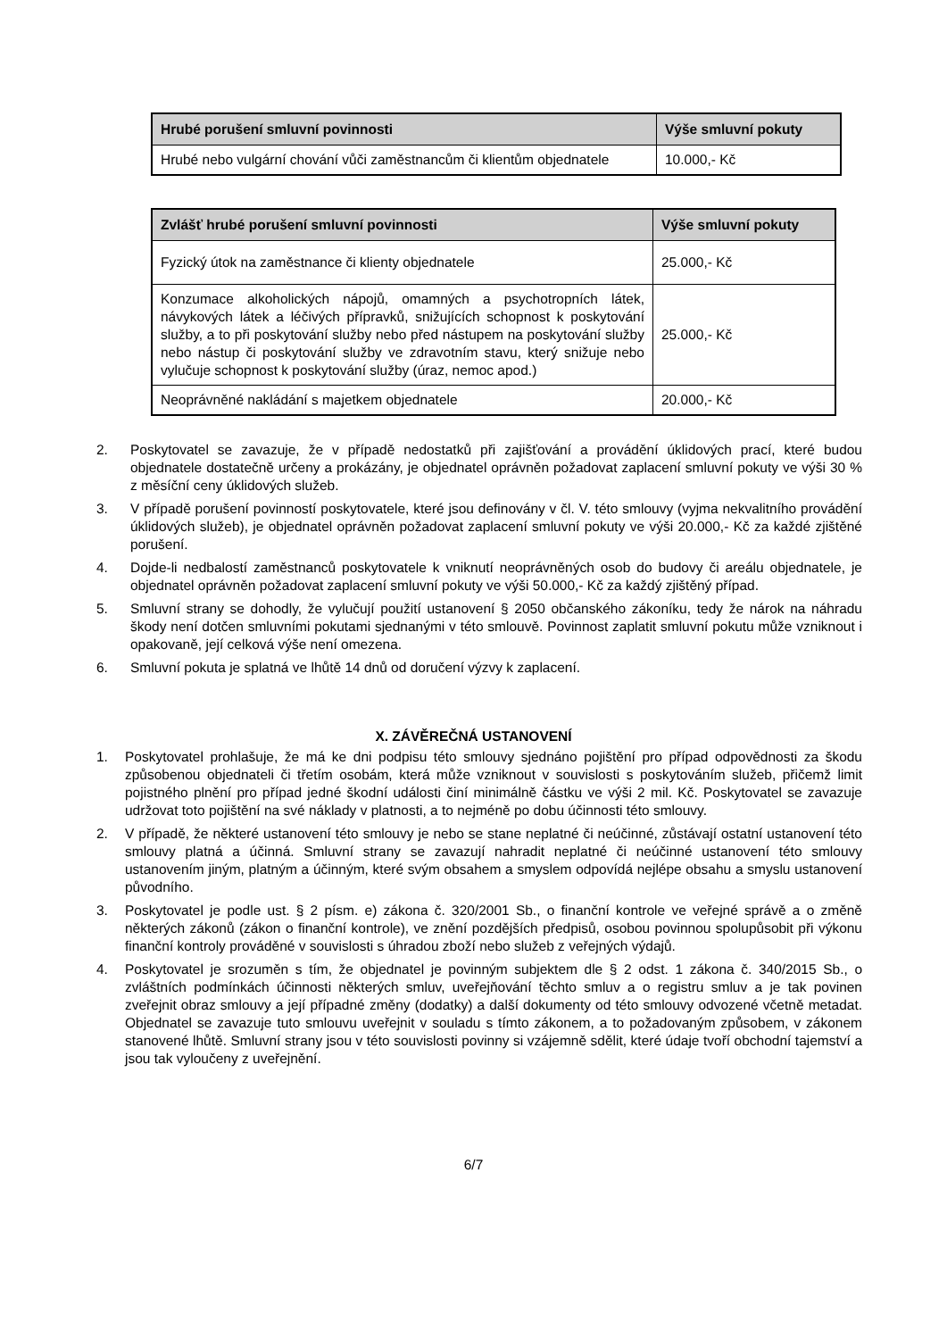| Hrubé porušení smluvní povinnosti | Výše smluvní pokuty |
| --- | --- |
| Hrubé nebo vulgární chování vůči zaměstnancům či klientům objednatele | 10.000,- Kč |
| Zvlášť hrubé porušení smluvní povinnosti | Výše smluvní pokuty |
| --- | --- |
| Fyzický útok na zaměstnance či klienty objednatele | 25.000,- Kč |
| Konzumace alkoholických nápojů, omamných a psychotropních látek, návykových látek a léčivých přípravků, snižujících schopnost k poskytování služby, a to při poskytování služby nebo před nástupem na poskytování služby nebo nástup či poskytování služby ve zdravotním stavu, který snižuje nebo vylučuje schopnost k poskytování služby (úraz, nemoc apod.) | 25.000,- Kč |
| Neoprávněné nakládání s majetkem objednatele | 20.000,- Kč |
2. Poskytovatel se zavazuje, že v případě nedostatků při zajišťování a provádění úklidových prací, které budou objednatele dostatečně určeny a prokázány, je objednatel oprávněn požadovat zaplacení smluvní pokuty ve výši 30 % z měsíční ceny úklidových služeb.
3. V případě porušení povinností poskytovatele, které jsou definovány v čl. V. této smlouvy (vyjma nekvalitního provádění úklidových služeb), je objednatel oprávněn požadovat zaplacení smluvní pokuty ve výši 20.000,- Kč za každé zjištěné porušení.
4. Dojde-li nedbalostí zaměstnanců poskytovatele k vniknutí neoprávněných osob do budovy či areálu objednatele, je objednatel oprávněn požadovat zaplacení smluvní pokuty ve výši 50.000,- Kč za každý zjištěný případ.
5. Smluvní strany se dohodly, že vylučují použití ustanovení § 2050 občanského zákoníku, tedy že nárok na náhradu škody není dotčen smluvními pokutami sjednanými v této smlouvě. Povinnost zaplatit smluvní pokutu může vzniknout i opakovaně, její celková výše není omezena.
6. Smluvní pokuta je splatná ve lhůtě 14 dnů od doručení výzvy k zaplacení.
X. ZÁVĚREČNÁ USTANOVENÍ
1. Poskytovatel prohlašuje, že má ke dni podpisu této smlouvy sjednáno pojištění pro případ odpovědnosti za škodu způsobenou objednateli či třetím osobám, která může vzniknout v souvislosti s poskytováním služeb, přičemž limit pojistného plnění pro případ jedné škodní události činí minimálně částku ve výši 2 mil. Kč. Poskytovatel se zavazuje udržovat toto pojištění na své náklady v platnosti, a to nejméně po dobu účinnosti této smlouvy.
2. V případě, že některé ustanovení této smlouvy je nebo se stane neplatné či neúčinné, zůstávají ostatní ustanovení této smlouvy platná a účinná. Smluvní strany se zavazují nahradit neplatné či neúčinné ustanovení této smlouvy ustanovením jiným, platným a účinným, které svým obsahem a smyslem odpovídá nejlépe obsahu a smyslu ustanovení původního.
3. Poskytovatel je podle ust. § 2 písm. e) zákona č. 320/2001 Sb., o finanční kontrole ve veřejné správě a o změně některých zákonů (zákon o finanční kontrole), ve znění pozdějších předpisů, osobou povinnou spolupůsobit při výkonu finanční kontroly prováděné v souvislosti s úhradou zboží nebo služeb z veřejných výdajů.
4. Poskytovatel je srozuměn s tím, že objednatel je povinným subjektem dle § 2 odst. 1 zákona č. 340/2015 Sb., o zvláštních podmínkách účinnosti některých smluv, uveřejňování těchto smluv a o registru smluv a je tak povinen zveřejnit obraz smlouvy a její případné změny (dodatky) a další dokumenty od této smlouvy odvozené včetně metadat. Objednatel se zavazuje tuto smlouvu uveřejnit v souladu s tímto zákonem, a to požadovaným způsobem, v zákonem stanovené lhůtě. Smluvní strany jsou v této souvislosti povinny si vzájemně sdělit, které údaje tvoří obchodní tajemství a jsou tak vyloučeny z uveřejnění.
6/7